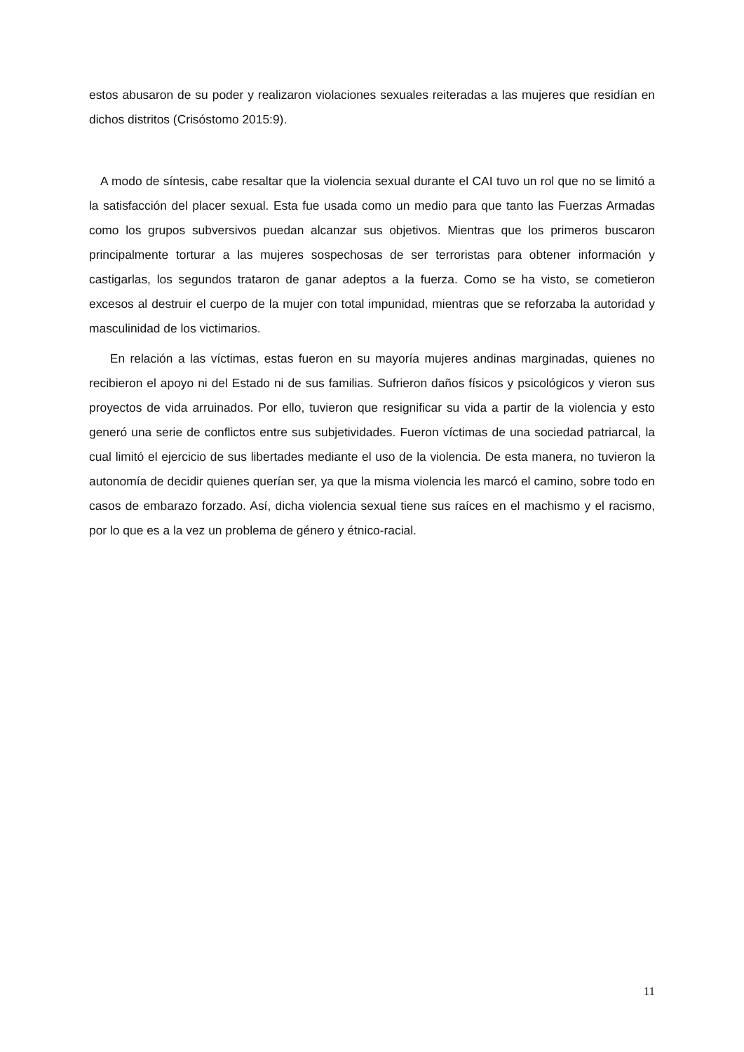estos abusaron de su poder y realizaron violaciones sexuales reiteradas a las mujeres que residían en dichos distritos (Crisóstomo 2015:9).
A modo de síntesis, cabe resaltar que la violencia sexual durante el CAI tuvo un rol que no se limitó a la satisfacción del placer sexual. Esta fue usada como un medio para que tanto las Fuerzas Armadas como los grupos subversivos puedan alcanzar sus objetivos. Mientras que los primeros buscaron principalmente torturar a las mujeres sospechosas de ser terroristas para obtener información y castigarlas, los segundos trataron de ganar adeptos a la fuerza. Como se ha visto, se cometieron excesos al destruir el cuerpo de la mujer con total impunidad, mientras que se reforzaba la autoridad y masculinidad de los victimarios.
En relación a las víctimas, estas fueron en su mayoría mujeres andinas marginadas, quienes no recibieron el apoyo ni del Estado ni de sus familias. Sufrieron daños físicos y psicológicos y vieron sus proyectos de vida arruinados. Por ello, tuvieron que resignificar su vida a partir de la violencia y esto generó una serie de conflictos entre sus subjetividades. Fueron víctimas de una sociedad patriarcal, la cual limitó el ejercicio de sus libertades mediante el uso de la violencia. De esta manera, no tuvieron la autonomía de decidir quienes querían ser, ya que la misma violencia les marcó el camino, sobre todo en casos de embarazo forzado. Así, dicha violencia sexual tiene sus raíces en el machismo y el racismo, por lo que es a la vez un problema de género y étnico-racial.
11